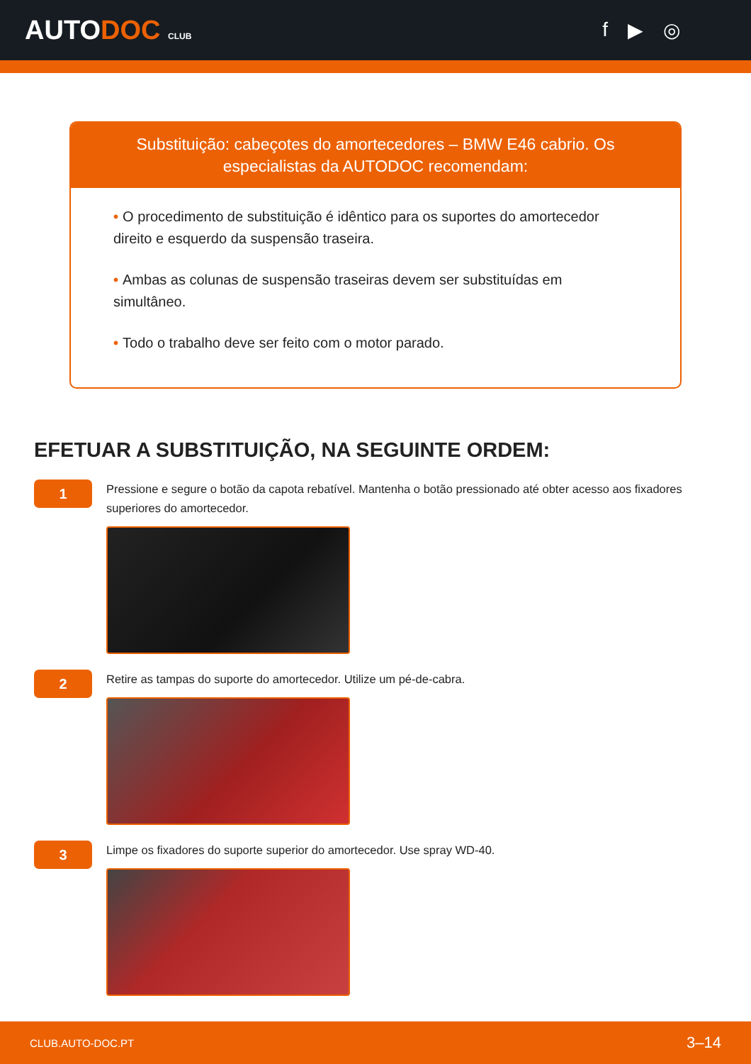AUTODOC CLUB
f ▶ ◎
Substituição: cabeçotes do amortecedores – BMW E46 cabrio. Os especialistas da AUTODOC recomendam:
• O procedimento de substituição é idêntico para os suportes do amortecedor direito e esquerdo da suspensão traseira.
• Ambas as colunas de suspensão traseiras devem ser substituídas em simultâneo.
• Todo o trabalho deve ser feito com o motor parado.
EFETUAR A SUBSTITUIÇÃO, NA SEGUINTE ORDEM:
1
Pressione e segure o botão da capota rebatível. Mantenha o botão pressionado até obter acesso aos fixadores superiores do amortecedor.
2
Retire as tampas do suporte do amortecedor. Utilize um pé-de-cabra.
3
Limpe os fixadores do suporte superior do amortecedor. Use spray WD-40.
CLUB.AUTO-DOC.PT 3–14